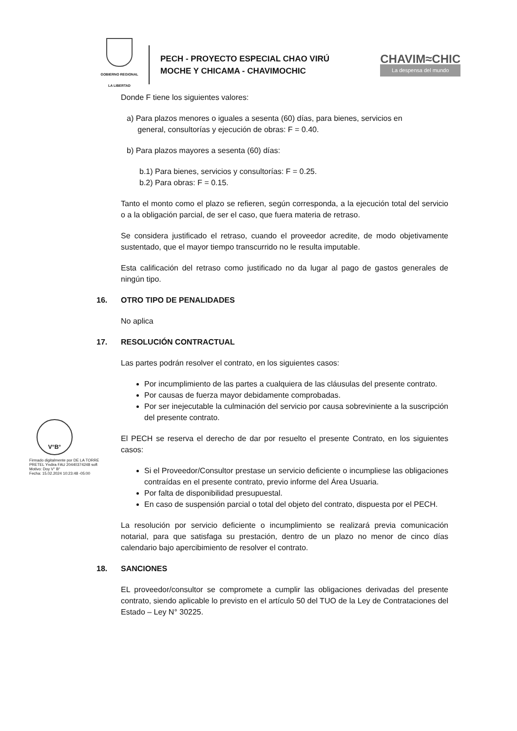GOBIERNO REGIONAL
LA LIBERTAD
PECH - PROYECTO ESPECIAL CHAO VIRÚ
MOCHE Y CHICAMA - CHAVIMOCHIC
CHAVIM≈CHIC
La despensa del mundo
Donde F tiene los siguientes valores:
a) Para plazos menores o iguales a sesenta (60) días, para bienes, servicios en
general, consultorías y ejecución de obras: F = 0.40.
b) Para plazos mayores a sesenta (60) días:
b.1) Para bienes, servicios y consultorías: F = 0.25.
b.2) Para obras: F = 0.15.
Tanto el monto como el plazo se refieren, según corresponda, a la ejecución total del servicio o a la obligación parcial, de ser el caso, que fuera materia de retraso.
Se considera justificado el retraso, cuando el proveedor acredite, de modo objetivamente sustentado, que el mayor tiempo transcurrido no le resulta imputable.
Esta calificación del retraso como justificado no da lugar al pago de gastos generales de ningún tipo.
16. OTRO TIPO DE PENALIDADES
No aplica
17. RESOLUCIÓN CONTRACTUAL
Las partes podrán resolver el contrato, en los siguientes casos:
Por incumplimiento de las partes a cualquiera de las cláusulas del presente contrato.
Por causas de fuerza mayor debidamente comprobadas.
Por ser inejecutable la culminación del servicio por causa sobreviniente a la suscripción del presente contrato.
El PECH se reserva el derecho de dar por resuelto el presente Contrato, en los siguientes casos:
Si el Proveedor/Consultor prestase un servicio deficiente o incumpliese las obligaciones contraídas en el presente contrato, previo informe del Área Usuaria.
Por falta de disponibilidad presupuestal.
En caso de suspensión parcial o total del objeto del contrato, dispuesta por el PECH.
La resolución por servicio deficiente o incumplimiento se realizará previa comunicación notarial, para que satisfaga su prestación, dentro de un plazo no menor de cinco días calendario bajo apercibimiento de resolver el contrato.
18. SANCIONES
EL proveedor/consultor se compromete a cumplir las obligaciones derivadas del presente contrato, siendo aplicable lo previsto en el artículo 50 del TUO de la Ley de Contrataciones del Estado – Ley N° 30225.
V°B°
Firmado digitalmente por DE LA TORRE PRETEL Yndira FAU 20440374248 soft
Motivo: Doy V° B°
Fecha: 15.02.2024 10:23:48 -05:00